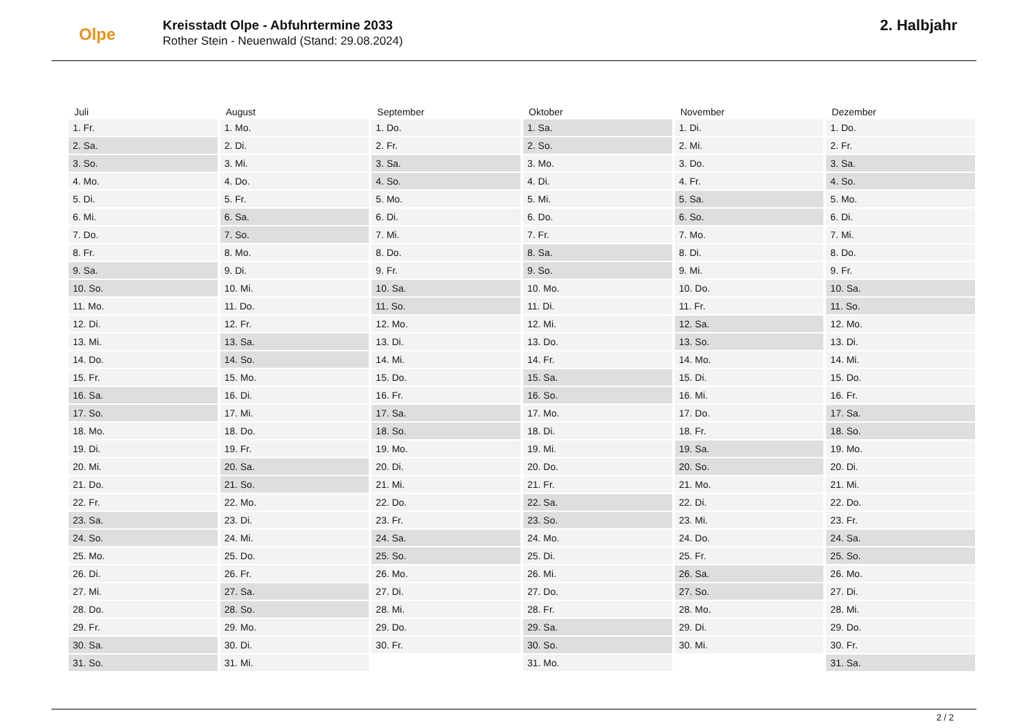Olpe
Kreisstadt Olpe - Abfuhrtermine 2033
Rother Stein - Neuenwald (Stand: 29.08.2024)
2. Halbjahr
| Juli |
| --- |
| 1. Fr. |
| 2. Sa. |
| 3. So. |
| 4. Mo. |
| 5. Di. |
| 6. Mi. |
| 7. Do. |
| 8. Fr. |
| 9. Sa. |
| 10. So. |
| 11. Mo. |
| 12. Di. |
| 13. Mi. |
| 14. Do. |
| 15. Fr. |
| 16. Sa. |
| 17. So. |
| 18. Mo. |
| 19. Di. |
| 20. Mi. |
| 21. Do. |
| 22. Fr. |
| 23. Sa. |
| 24. So. |
| 25. Mo. |
| 26. Di. |
| 27. Mi. |
| 28. Do. |
| 29. Fr. |
| 30. Sa. |
| 31. So. |
| August |
| --- |
| 1. Mo. |
| 2. Di. |
| 3. Mi. |
| 4. Do. |
| 5. Fr. |
| 6. Sa. |
| 7. So. |
| 8. Mo. |
| 9. Di. |
| 10. Mi. |
| 11. Do. |
| 12. Fr. |
| 13. Sa. |
| 14. So. |
| 15. Mo. |
| 16. Di. |
| 17. Mi. |
| 18. Do. |
| 19. Fr. |
| 20. Sa. |
| 21. So. |
| 22. Mo. |
| 23. Di. |
| 24. Mi. |
| 25. Do. |
| 26. Fr. |
| 27. Sa. |
| 28. So. |
| 29. Mo. |
| 30. Di. |
| 31. Mi. |
| September |
| --- |
| 1. Do. |
| 2. Fr. |
| 3. Sa. |
| 4. So. |
| 5. Mo. |
| 6. Di. |
| 7. Mi. |
| 8. Do. |
| 9. Fr. |
| 10. Sa. |
| 11. So. |
| 12. Mo. |
| 13. Di. |
| 14. Mi. |
| 15. Do. |
| 16. Fr. |
| 17. Sa. |
| 18. So. |
| 19. Mo. |
| 20. Di. |
| 21. Mi. |
| 22. Do. |
| 23. Fr. |
| 24. Sa. |
| 25. So. |
| 26. Mo. |
| 27. Di. |
| 28. Mi. |
| 29. Do. |
| 30. Fr. |
| Oktober |
| --- |
| 1. Sa. |
| 2. So. |
| 3. Mo. |
| 4. Di. |
| 5. Mi. |
| 6. Do. |
| 7. Fr. |
| 8. Sa. |
| 9. So. |
| 10. Mo. |
| 11. Di. |
| 12. Mi. |
| 13. Do. |
| 14. Fr. |
| 15. Sa. |
| 16. So. |
| 17. Mo. |
| 18. Di. |
| 19. Mi. |
| 20. Do. |
| 21. Fr. |
| 22. Sa. |
| 23. So. |
| 24. Mo. |
| 25. Di. |
| 26. Mi. |
| 27. Do. |
| 28. Fr. |
| 29. Sa. |
| 30. So. |
| 31. Mo. |
| November |
| --- |
| 1. Di. |
| 2. Mi. |
| 3. Do. |
| 4. Fr. |
| 5. Sa. |
| 6. So. |
| 7. Mo. |
| 8. Di. |
| 9. Mi. |
| 10. Do. |
| 11. Fr. |
| 12. Sa. |
| 13. So. |
| 14. Mo. |
| 15. Di. |
| 16. Mi. |
| 17. Do. |
| 18. Fr. |
| 19. Sa. |
| 20. So. |
| 21. Mo. |
| 22. Di. |
| 23. Mi. |
| 24. Do. |
| 25. Fr. |
| 26. Sa. |
| 27. So. |
| 28. Mo. |
| 29. Di. |
| 30. Mi. |
| Dezember |
| --- |
| 1. Do. |
| 2. Fr. |
| 3. Sa. |
| 4. So. |
| 5. Mo. |
| 6. Di. |
| 7. Mi. |
| 8. Do. |
| 9. Fr. |
| 10. Sa. |
| 11. So. |
| 12. Mo. |
| 13. Di. |
| 14. Mi. |
| 15. Do. |
| 16. Fr. |
| 17. Sa. |
| 18. So. |
| 19. Mo. |
| 20. Di. |
| 21. Mi. |
| 22. Do. |
| 23. Fr. |
| 24. Sa. |
| 25. So. |
| 26. Mo. |
| 27. Di. |
| 28. Mi. |
| 29. Do. |
| 30. Fr. |
| 31. Sa. |
2 / 2